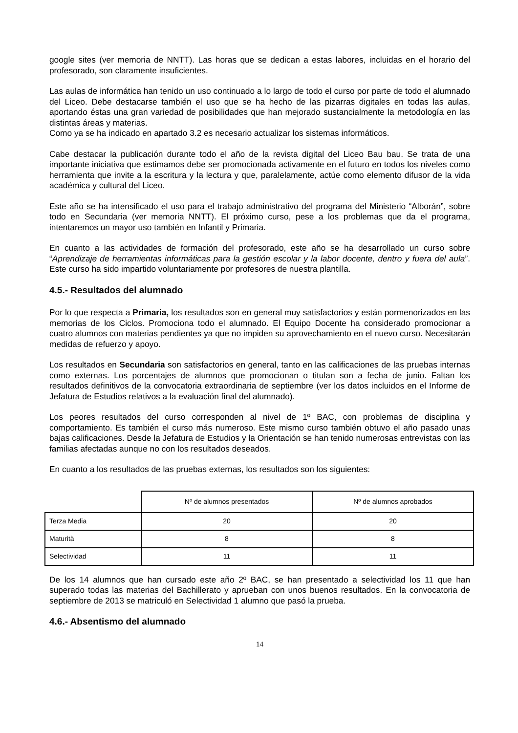google sites (ver memoria de NNTT). Las horas que se dedican a estas labores, incluidas en el horario del profesorado, son claramente insuficientes.
Las aulas de informática han tenido un uso continuado a lo largo de todo el curso por parte de todo el alumnado del Liceo. Debe destacarse también el uso que se ha hecho de las pizarras digitales en todas las aulas, aportando éstas una gran variedad de posibilidades que han mejorado sustancialmente la metodología en las distintas áreas y materias.
Como ya se ha indicado en apartado 3.2 es necesario actualizar los sistemas informáticos.
Cabe destacar la publicación durante todo el año de la revista digital del Liceo Bau bau. Se trata de una importante iniciativa que estimamos debe ser promocionada activamente en el futuro en todos los niveles como herramienta que invite a la escritura y la lectura y que, paralelamente, actúe como elemento difusor de la vida académica y cultural del Liceo.
Este año se ha intensificado el uso para el trabajo administrativo del programa del Ministerio “Alborán”, sobre todo en Secundaria (ver memoria NNTT). El próximo curso, pese a los problemas que da el programa, intentaremos un mayor uso también en Infantil y Primaria.
En cuanto a las actividades de formación del profesorado, este año se ha desarrollado un curso sobre “Aprendizaje de herramientas informáticas para la gestión escolar y la labor docente, dentro y fuera del aula”. Este curso ha sido impartido voluntariamente por profesores de nuestra plantilla.
4.5.- Resultados del alumnado
Por lo que respecta a Primaria, los resultados son en general muy satisfactorios y están pormenorizados en las memorias de los Ciclos. Promociona todo el alumnado. El Equipo Docente ha considerado promocionar a cuatro alumnos con materias pendientes ya que no impiden su aprovechamiento en el nuevo curso. Necesitarán medidas de refuerzo y apoyo.
Los resultados en Secundaria son satisfactorios en general, tanto en las calificaciones de las pruebas internas como externas. Los porcentajes de alumnos que promocionan o titulan son a fecha de junio. Faltan los resultados definitivos de la convocatoria extraordinaria de septiembre (ver los datos incluidos en el Informe de Jefatura de Estudios relativos a la evaluación final del alumnado).
Los peores resultados del curso corresponden al nivel de 1º BAC, con problemas de disciplina y comportamiento. Es también el curso más numeroso. Este mismo curso también obtuvo el año pasado unas bajas calificaciones. Desde la Jefatura de Estudios y la Orientación se han tenido numerosas entrevistas con las familias afectadas aunque no con los resultados deseados.
En cuanto a los resultados de las pruebas externas, los resultados son los siguientes:
| | Nº de alumnos presentados | Nº de alumnos aprobados |
| Terza Media | 20 | 20 |
| Maturità | 8 | 8 |
| Selectividad | 11 | 11 |
De los 14 alumnos que han cursado este año 2º BAC, se han presentado a selectividad los 11 que han superado todas las materias del Bachillerato y aprueban con unos buenos resultados. En la convocatoria de septiembre de 2013 se matriculó en Selectividad 1 alumno que pasó la prueba.
4.6.- Absentismo del alumnado
14